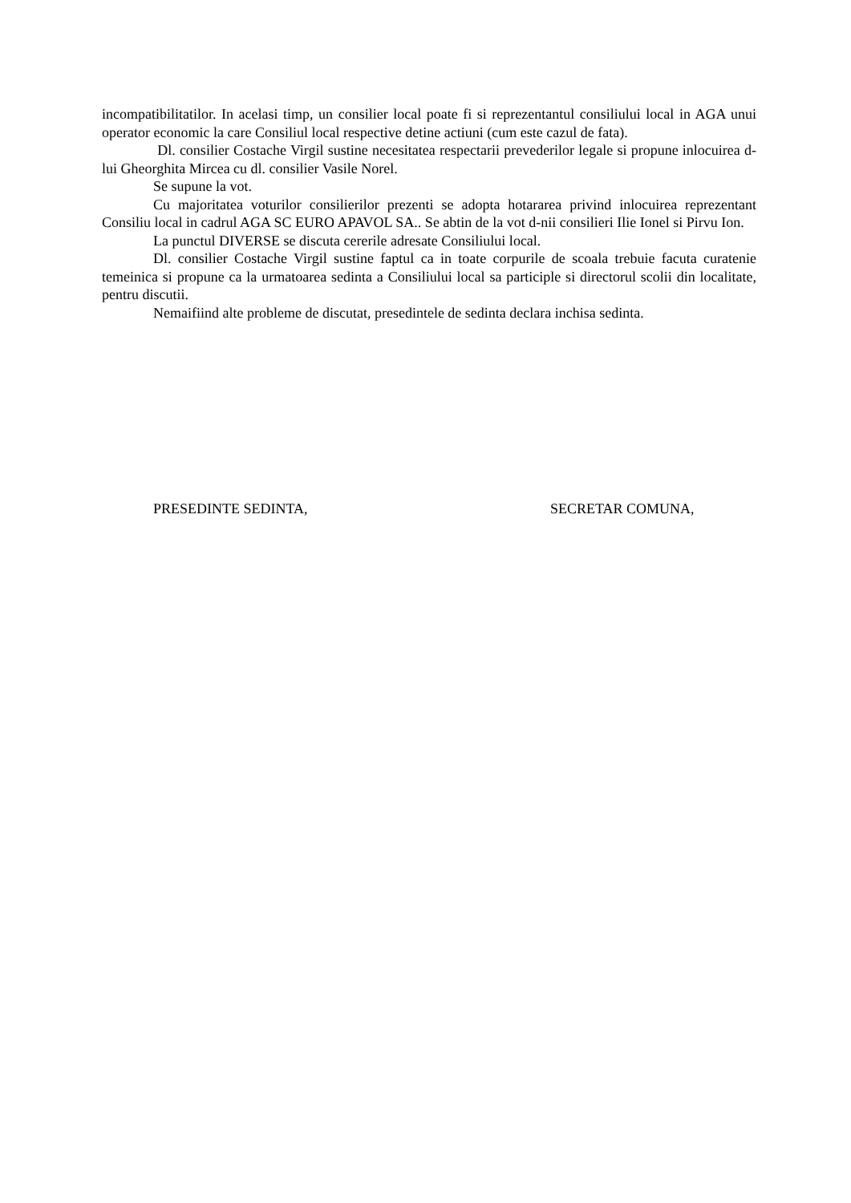incompatibilitatilor. In acelasi timp, un consilier local poate fi si reprezentantul consiliului local in AGA unui operator economic la care Consiliul local respective detine actiuni (cum este cazul de fata).
Dl. consilier Costache Virgil sustine necesitatea respectarii prevederilor legale si propune inlocuirea d-lui Gheorghita Mircea cu dl. consilier Vasile Norel.
Se supune la vot.
Cu majoritatea voturilor consilierilor prezenti se adopta hotararea privind inlocuirea reprezentant Consiliu local in cadrul AGA SC EURO APAVOL SA.. Se abtin de la vot d-nii consilieri Ilie Ionel si Pirvu Ion.
La punctul DIVERSE se discuta cererile adresate Consiliului local.
Dl. consilier Costache Virgil sustine faptul ca in toate corpurile de scoala trebuie facuta curatenie temeinica si propune ca la urmatoarea sedinta a Consiliului local sa participle si directorul scolii din localitate, pentru discutii.
Nemaifiind alte probleme de discutat, presedintele de sedinta declara inchisa sedinta.
PRESEDINTE SEDINTA, SECRETAR COMUNA,